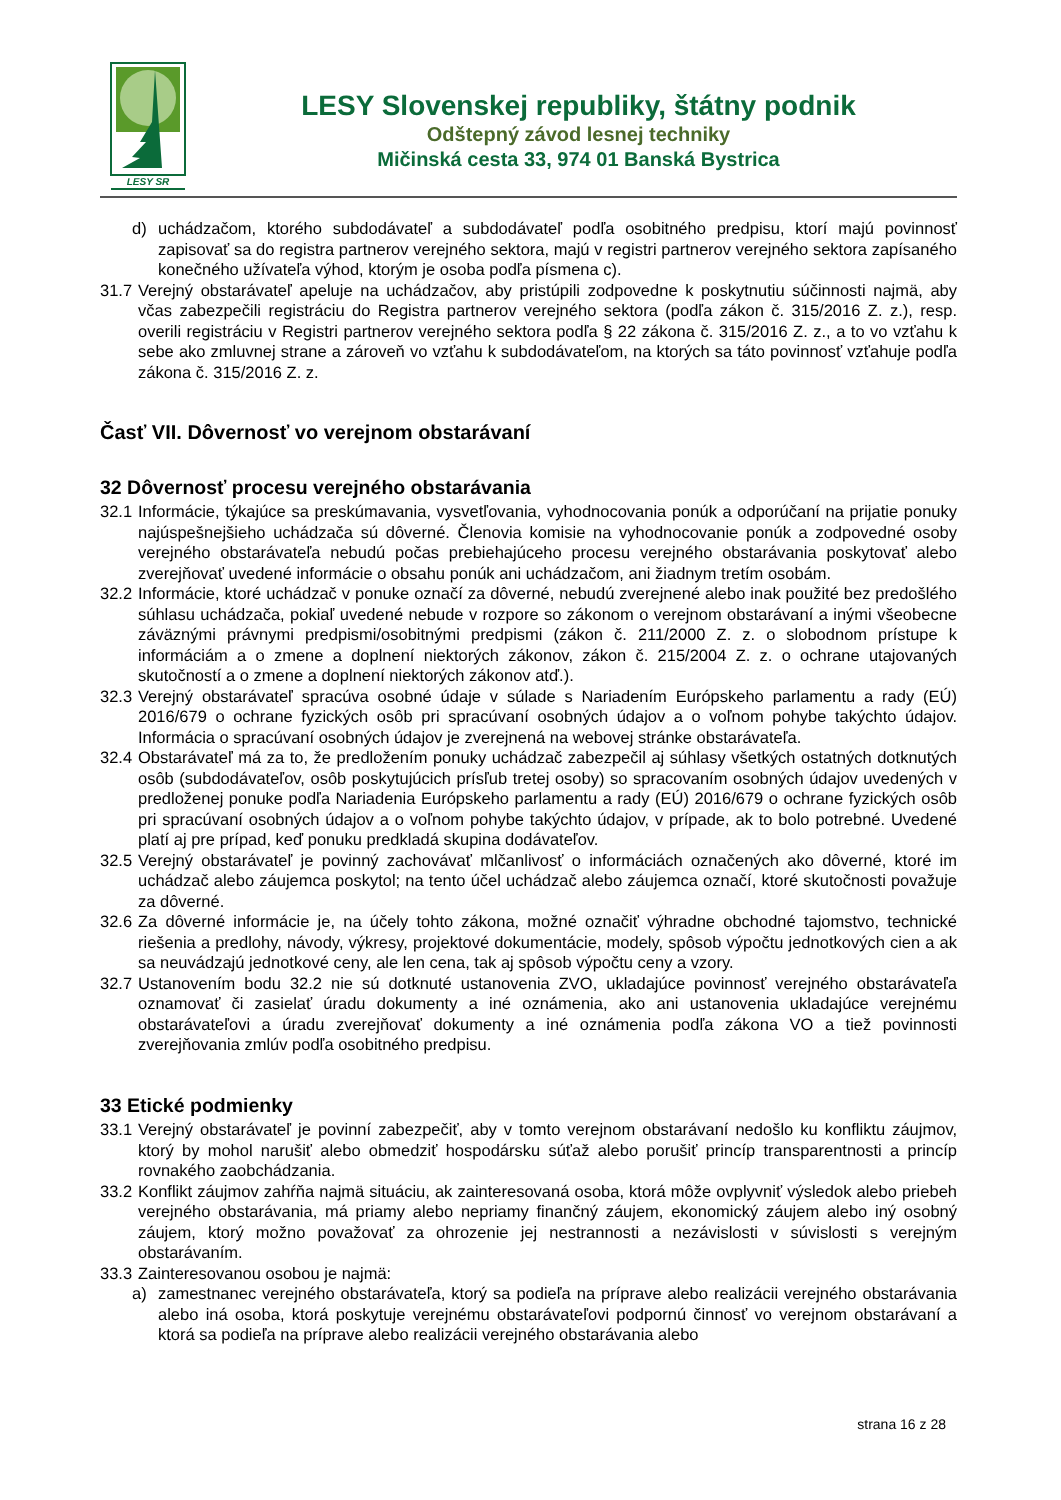LESY SR
LESY Slovenskej republiky, štátny podnik
Odštepný závod lesnej techniky
Mičinská cesta 33, 974 01 Banská Bystrica
d) uchádzačom, ktorého subdodávateľ a subdodávateľ podľa osobitného predpisu, ktorí majú povinnosť zapisovať sa do registra partnerov verejného sektora, majú v registri partnerov verejného sektora zapísaného konečného užívateľa výhod, ktorým je osoba podľa písmena c).
31.7 Verejný obstarávateľ apeluje na uchádzačov, aby pristúpili zodpovedne k poskytnutiu súčinnosti najmä, aby včas zabezpečili registráciu do Registra partnerov verejného sektora (podľa zákon č. 315/2016 Z. z.), resp. overili registráciu v Registri partnerov verejného sektora podľa § 22 zákona č. 315/2016 Z. z., a to vo vzťahu k sebe ako zmluvnej strane a zároveň vo vzťahu k subdodávateľom, na ktorých sa táto povinnosť vzťahuje podľa zákona č. 315/2016 Z. z.
Časť VII. Dôvernosť vo verejnom obstarávaní
32 Dôvernosť procesu verejného obstarávania
32.1 Informácie, týkajúce sa preskúmavania, vysvetľovania, vyhodnocovania ponúk a odporúčaní na prijatie ponuky najúspešnejšieho uchádzača sú dôverné. Členovia komisie na vyhodnocovanie ponúk a zodpovedné osoby verejného obstarávateľa nebudú počas prebiehajúceho procesu verejného obstarávania poskytovať alebo zverejňovať uvedené informácie o obsahu ponúk ani uchádzačom, ani žiadnym tretím osobám.
32.2 Informácie, ktoré uchádzač v ponuke označí za dôverné, nebudú zverejnené alebo inak použité bez predošlého súhlasu uchádzača, pokiaľ uvedené nebude v rozpore so zákonom o verejnom obstarávaní a inými všeobecne záväznými právnymi predpismi/osobitnými predpismi (zákon č. 211/2000 Z. z. o slobodnom prístupe k informáciám a o zmene a doplnení niektorých zákonov, zákon č. 215/2004 Z. z. o ochrane utajovaných skutočností a o zmene a doplnení niektorých zákonov atď.).
32.3 Verejný obstarávateľ spracúva osobné údaje v súlade s Nariadením Európskeho parlamentu a rady (EÚ) 2016/679 o ochrane fyzických osôb pri spracúvaní osobných údajov a o voľnom pohybe takýchto údajov. Informácia o spracúvaní osobných údajov je zverejnená na webovej stránke obstarávateľa.
32.4 Obstarávateľ má za to, že predložením ponuky uchádzač zabezpečil aj súhlasy všetkých ostatných dotknutých osôb (subdodávateľov, osôb poskytujúcich prísľub tretej osoby) so spracovaním osobných údajov uvedených v predloženej ponuke podľa Nariadenia Európskeho parlamentu a rady (EÚ) 2016/679 o ochrane fyzických osôb pri spracúvaní osobných údajov a o voľnom pohybe takýchto údajov, v prípade, ak to bolo potrebné. Uvedené platí aj pre prípad, keď ponuku predkladá skupina dodávateľov.
32.5 Verejný obstarávateľ je povinný zachovávať mlčanlivosť o informáciách označených ako dôverné, ktoré im uchádzač alebo záujemca poskytol; na tento účel uchádzač alebo záujemca označí, ktoré skutočnosti považuje za dôverné.
32.6 Za dôverné informácie je, na účely tohto zákona, možné označiť výhradne obchodné tajomstvo, technické riešenia a predlohy, návody, výkresy, projektové dokumentácie, modely, spôsob výpočtu jednotkových cien a ak sa neuvádzajú jednotkové ceny, ale len cena, tak aj spôsob výpočtu ceny a vzory.
32.7 Ustanovením bodu 32.2 nie sú dotknuté ustanovenia ZVO, ukladajúce povinnosť verejného obstarávateľa oznamovať či zasielať úradu dokumenty a iné oznámenia, ako ani ustanovenia ukladajúce verejnému obstarávateľovi a úradu zverejňovať dokumenty a iné oznámenia podľa zákona VO a tiež povinnosti zverejňovania zmlúv podľa osobitného predpisu.
33 Etické podmienky
33.1 Verejný obstarávateľ je povinní zabezpečiť, aby v tomto verejnom obstarávaní nedošlo ku konfliktu záujmov, ktorý by mohol narušiť alebo obmedziť hospodársku súťaž alebo porušiť princíp transparentnosti a princíp rovnakého zaobchádzania.
33.2 Konflikt záujmov zahŕňa najmä situáciu, ak zainteresovaná osoba, ktorá môže ovplyvniť výsledok alebo priebeh verejného obstarávania, má priamy alebo nepriamy finančný záujem, ekonomický záujem alebo iný osobný záujem, ktorý možno považovať za ohrozenie jej nestrannosti a nezávislosti v súvislosti s verejným obstarávaním.
33.3 Zainteresovanou osobou je najmä:
a) zamestnanec verejného obstarávateľa, ktorý sa podieľa na príprave alebo realizácii verejného obstarávania alebo iná osoba, ktorá poskytuje verejnému obstarávateľovi podpornú činnosť vo verejnom obstarávaní a ktorá sa podieľa na príprave alebo realizácii verejného obstarávania alebo
strana 16 z 28